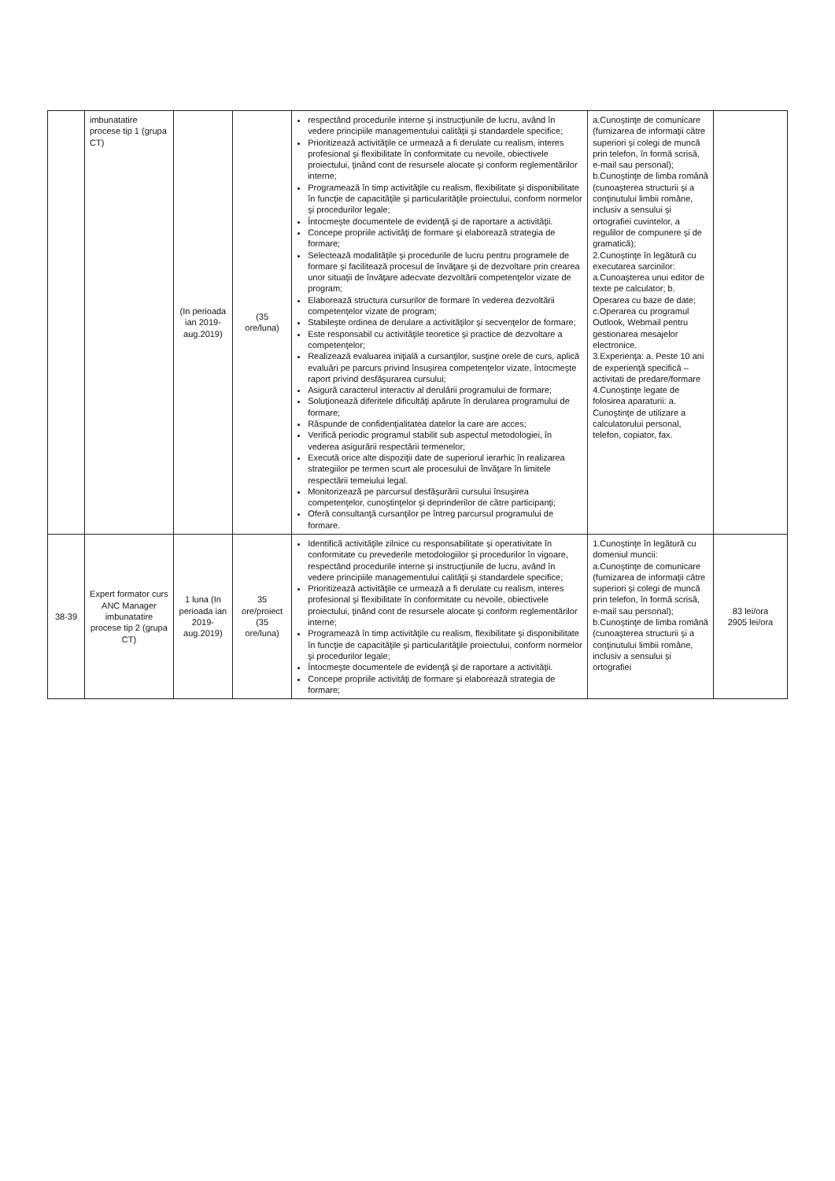| | imbunatatire procese tip 1 (grupa CT) | (In perioada ian 2019-aug.2019) | (35 ore/luna) | respectând procedurile interne şi instrucţiunile de lucru, având în vedere principiile managementului calităţii şi standardele specifice; Prioritizează activităţile ce urmează a fi derulate cu realism, interes profesional şi flexibilitate în conformitate cu nevoile, obiectivele proiectului, ţinând cont de resursele alocate şi conform reglementărilor interne; Programează în timp activităţile cu realism, flexibilitate şi disponibilitate în funcţie de capacităţile şi particularităţile proiectului, conform normelor şi procedurilor legale; Întocmeşte documentele de evidenţă şi de raportare a activităţii. Concepe propriile activităţi de formare şi elaborează strategia de formare; Selectează modalităţile şi procedurile de lucru pentru programele de formare şi facilitează procesul de învăţare şi de dezvoltare prin crearea unor situaţii de învăţare adecvate dezvoltării competenţelor vizate de program; Elaborează structura cursurilor de formare în vederea dezvoltării competenţelor vizate de program; Stabileşte ordinea de derulare a activităţilor şi secvenţelor de formare; Este responsabil cu activităţile teoretice şi practice de dezvoltare a competenţelor; Realizează evaluarea iniţială a cursanţilor, susţine orele de curs, aplică evaluări pe parcurs privind însuşirea competenţelor vizate, întocmeşte raport privind desfăşurarea cursului; Asigură caracterul interactiv al derulării programului de formare; Soluţionează diferitele dificultăţi apărute în derularea programului de formare; Răspunde de confidenţialitatea datelor la care are acces; Verifică periodic programul stabilit sub aspectul metodologiei, în vederea asigurării respectării termenelor; Execută orice alte dispoziţii date de superiorul ierarhic în realizarea strategiilor pe termen scurt ale procesului de învăţare în limitele respectării temeiului legal. Monitorizează pe parcursul desfăşurării cursului însuşirea competenţelor, cunoştinţelor şi deprinderilor de către participanţi; Oferă consultanţă cursanţilor pe întreg parcursul programului de formare. | a.Cunoştinţe de comunicare (furnizarea de informaţii către superiori şi colegi de muncă prin telefon, în formă scrisă, e-mail sau personal); b.Cunoştinţe de limba română (cunoaşterea structurii şi a conţinutului limbii române, inclusiv a sensului şi ortografiei cuvintelor, a regulilor de compunere şi de gramatică); 2.Cunoştinţe în legătură cu executarea sarcinilor: a.Cunoaşterea unui editor de texte pe calculator; b. Operarea cu baze de date; c.Operarea cu programul Outlook, Webmail pentru gestionarea mesajelor electronice. 3.Experienţa: a. Peste 10 ani de experienţă specifică – activitati de predare/formare 4.Cunoştinţe legate de folosirea aparaturii: a. Cunoştinţe de utilizare a calculatorului personal, telefon, copiator, fax. | |
| 38-39 | Expert formator curs ANC Manager imbunatatire procese tip 2 (grupa CT) | 1 luna (In perioada ian 2019-aug.2019) | 35 ore/proiect (35 ore/luna) | Identifică activităţile zilnice cu responsabilitate şi operativitate în conformitate cu prevederile metodologiilor şi procedurilor în vigoare, respectând procedurile interne şi instrucţiunile de lucru, având în vedere principiile managementului calităţii şi standardele specifice; Prioritizează activităţile ce urmează a fi derulate cu realism, interes profesional şi flexibilitate în conformitate cu nevoile, obiectivele proiectului, ţinând cont de resursele alocate şi conform reglementărilor interne; Programează în timp activităţile cu realism, flexibilitate şi disponibilitate în funcţie de capacităţile şi particularităţile proiectului, conform normelor şi procedurilor legale; Întocmeşte documentele de evidenţă şi de raportare a activităţii. Concepe propriile activităţi de formare şi elaborează strategia de formare; | 1.Cunoştinţe în legătură cu domeniul muncii: a.Cunoştinţe de comunicare (furnizarea de informaţii către superiori şi colegi de muncă prin telefon, în formă scrisă, e-mail sau personal); b.Cunoştinţe de limba română (cunoaşterea structurii şi a conţinutului limbii române, inclusiv a sensului şi ortografiei | 83 lei/ora 2905 lei/ora |